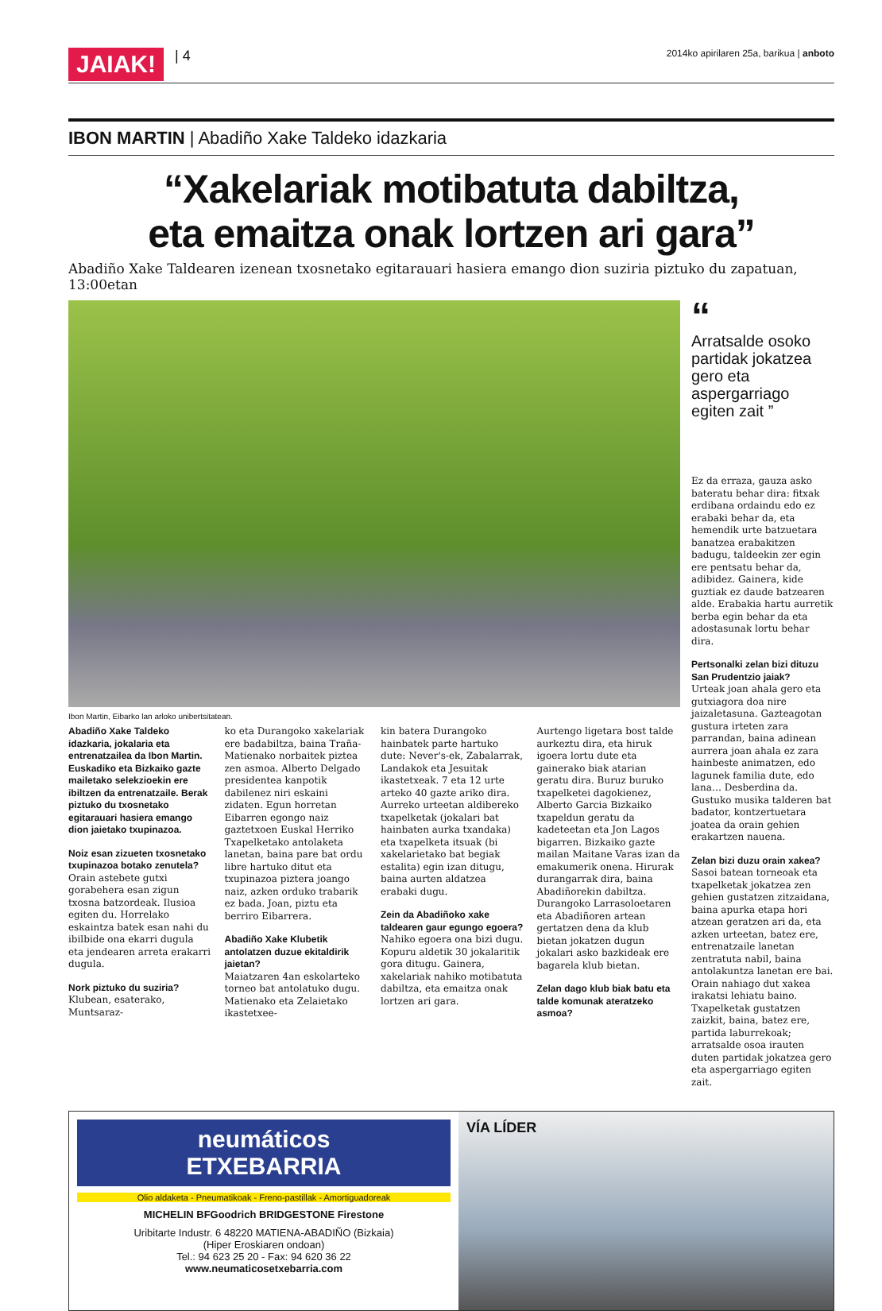JAIAK! | 4 2014ko apirilaren 25a, barikua | anboto
IBON MARTIN | Abadiño Xake Taldeko idazkaria
“Xakelariak motibatuta dabiltza,
eta emaitza onak lortzen ari gara”
Abadiño Xake Taldearen izenean txosnetako egitarauari hasiera emango dion suziria piztuko du zapatuan, 13:00etan
Ibon Martin, Eibarko lan arloko unibertsitatean.
Abadiño Xake Taldeko idazkaria, jokalaria eta entrenatzailea da Ibon Martin. Euskadiko eta Bizkaiko gazte mailetako selekzioekin ere ibiltzen da entrenatzaile. Berak piztuko du txosnetako egitarauari hasiera emango dion jaietako txupinazoa.
Noiz esan zizueten txosnetako txupinazoa botako zenutela?
Orain astebete gutxi gorabehera esan zigun txosna batzordeak. Ilusioa egiten du. Horrelako eskaintza batek esan nahi du ibilbide ona ekarri dugula eta jendearen arreta erakarri dugula.
Nork piztuko du suziria?
Klubean, esaterako, Muntsaraz-
ko eta Durangoko xakelariak ere badabiltza, baina Traña-Matienako norbaitek piztea zen asmoa. Alberto Delgado presidentea kanpotik dabilenez niri eskaini zidaten. Egun horretan Eibarren egongo naiz gaztetxoen Euskal Herriko Txapelketako antolaketa lanetan, baina pare bat ordu libre hartuko ditut eta txupinazoa piztera joango naiz, azken orduko trabarik ez bada. Joan, piztu eta berriro Eibarrera.
Abadiño Xake Klubetik antolatzen duzue ekitaldirik jaietan?
Maiatzaren 4an eskolarteko torneo bat antolatuko dugu. Matienako eta Zelaietako ikastetxee-
kin batera Durangoko hainbatek parte hartuko dute: Never's-ek, Zabalarrak, Landakok eta Jesuitak ikastetxeak. 7 eta 12 urte arteko 40 gazte ariko dira. Aurreko urteetan aldibereko txapelketak (jokalari bat hainbaten aurka txandaka) eta txapelketa itsuak (bi xakelarietako bat begiak estalita) egin izan ditugu, baina aurten aldatzea erabaki dugu.
Zein da Abadiñoko xake taldearen gaur egungo egoera?
Nahiko egoera ona bizi dugu. Kopuru aldetik 30 jokalaritik gora ditugu. Gainera, xakelariak nahiko motibatuta dabiltza, eta emaitza onak lortzen ari gara.
Aurtengo ligetara bost talde aurkeztu dira, eta hiruk igoera lortu dute eta gainerako biak atarian geratu dira. Buruz buruko txapelketei dagokienez, Alberto Garcia Bizkaiko txapeldun geratu da kadeteetan eta Jon Lagos bigarren. Bizkaiko gazte mailan Maitane Varas izan da emakumerik onena. Hirurak durangarrak dira, baina Abadiñorekin dabiltza. Durangoko Larrasoloetaren eta Abadiñoren artean gertatzen dena da klub bietan jokatzen dugun jokalari asko bazkideak ere bagarela klub bietan.
Zelan dago klub biak batu eta talde komunak ateratzeko asmoa?
“
Arratsalde osoko partidak jokatzea gero eta aspergarriago egiten zait ”
Ez da erraza, gauza asko bateratu behar dira: fitxak erdibana ordaindu edo ez erabaki behar da, eta hemendik urte batzuetara banatzea erabakitzen badugu, taldeekin zer egin ere pentsatu behar da, adibidez. Gainera, kide guztiak ez daude batzearen alde. Erabakia hartu aurretik berba egin behar da eta adostasunak lortu behar dira.
Pertsonalki zelan bizi dituzu San Prudentzio jaiak?
Urteak joan ahala gero eta gutxiagora doa nire jaizaletasuna. Gazteagotan gustura irteten zara parrandan, baina adinean aurrera joan ahala ez zara hainbeste animatzen, edo lagunek familia dute, edo lana… Desberdina da. Gustuko musika talderen bat badator, kontzertuetara joatea da orain gehien erakartzen nauena.
Zelan bizi duzu orain xakea?
Sasoi batean torneoak eta txapelketak jokatzea zen gehien gustatzen zitzaidana, baina apurka etapa hori atzean geratzen ari da, eta azken urteetan, batez ere, entrenatzaile lanetan zentratuta nabil, baina antolakuntza lanetan ere bai. Orain nahiago dut xakea irakatsi lehiatu baino. Txapelketak gustatzen zaizkit, baina, batez ere, partida laburrekoak; arratsalde osoa irauten duten partidak jokatzea gero eta aspergarriago egiten zait.
neumáticos
ETXEBARRIA
Olio aldaketa - Pneumatikoak - Freno-pastillak - Amortiguadoreak
MICHELIN BFGoodrich BRIDGESTONE Firestone
Uribitarte Industr. 6 48220 MATIENA-ABADIÑO (Bizkaia)
(Hiper Eroskiaren ondoan)
Tel.: 94 623 25 20 - Fax: 94 620 36 22
www.neumaticosetxebarria.com
VÍA LÍDER